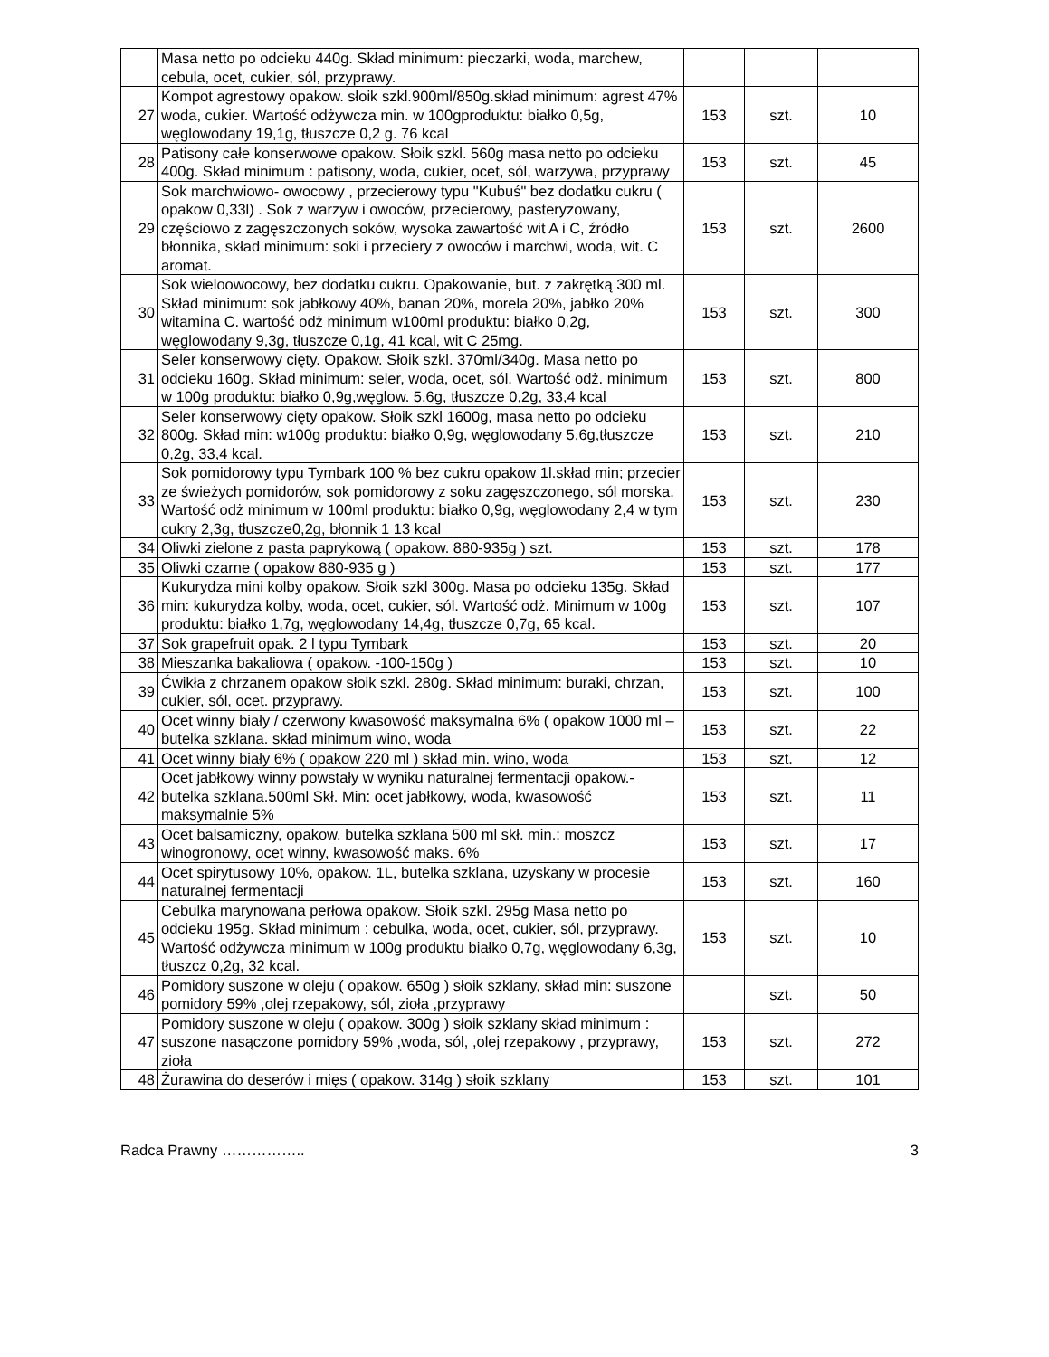| | Masa netto po odcieku 440g. Skład minimum: pieczarki, woda, marchew, cebula, ocet, cukier, sól, przyprawy. | | | |
| 27 | Kompot agrestowy opakow. słoik szkl.900ml/850g.skład minimum: agrest 47% woda, cukier. Wartość odżywcza min. w 100gproduktu: białko 0,5g, węglowodany 19,1g, tłuszcze 0,2 g. 76 kcal | 153 | szt. | 10 |
| 28 | Patisony całe konserwowe opakow. Słoik szkl. 560g masa netto po odcieku 400g. Skład minimum : patisony, woda, cukier, ocet, sól, warzywa, przyprawy | 153 | szt. | 45 |
| 29 | Sok marchwiowo- owocowy , przecierowy typu "Kubuś" bez dodatku cukru ( opakow 0,33l) . Sok z warzyw i owoców, przecierowy, pasteryzowany, częściowo z zagęszczonych soków, wysoka zawartość wit A i C, źródło błonnika, skład minimum: soki i przeciery z owoców i marchwi, woda, wit. C aromat. | 153 | szt. | 2600 |
| 30 | Sok wieloowocowy, bez dodatku cukru. Opakowanie, but. z zakrętką 300 ml. Skład minimum: sok jabłkowy 40%, banan 20%, morela 20%, jabłko 20% witamina C. wartość odż minimum w100ml produktu: białko 0,2g, węglowodany 9,3g, tłuszcze 0,1g, 41 kcal, wit C 25mg. | 153 | szt. | 300 |
| 31 | Seler konserwowy cięty. Opakow. Słoik szkl. 370ml/340g. Masa netto po odcieku 160g. Skład minimum: seler, woda, ocet, sól. Wartość odż. minimum w 100g produktu: białko 0,9g,węglow. 5,6g, tłuszcze 0,2g, 33,4 kcal | 153 | szt. | 800 |
| 32 | Seler konserwowy cięty opakow. Słoik szkl 1600g, masa netto po odcieku 800g. Skład min: w100g produktu: białko 0,9g, węglowodany 5,6g,tłuszcze 0,2g, 33,4 kcal. | 153 | szt. | 210 |
| 33 | Sok pomidorowy typu Tymbark 100 % bez cukru opakow 1l.skład min; przecier ze świeżych pomidorów, sok pomidorowy z soku zagęszczonego, sól morska. Wartość odż minimum w 100ml produktu: białko 0,9g, węglowodany 2,4 w tym cukry 2,3g, tłuszcze0,2g, błonnik 1 13 kcal | 153 | szt. | 230 |
| 34 | Oliwki zielone z pasta paprykową ( opakow. 880-935g ) szt. | 153 | szt. | 178 |
| 35 | Oliwki czarne ( opakow 880-935 g ) | 153 | szt. | 177 |
| 36 | Kukurydza mini kolby opakow. Słoik szkl 300g. Masa po odcieku 135g. Skład min: kukurydza kolby, woda, ocet, cukier, sól. Wartość odż. Minimum w 100g produktu: białko 1,7g, węglowodany 14,4g, tłuszcze 0,7g, 65 kcal. | 153 | szt. | 107 |
| 37 | Sok grapefruit opak. 2 l typu Tymbark | 153 | szt. | 20 |
| 38 | Mieszanka bakaliowa ( opakow. -100-150g ) | 153 | szt. | 10 |
| 39 | Ćwikła z chrzanem opakow słoik szkl. 280g. Skład minimum: buraki, chrzan, cukier, sól, ocet. przyprawy. | 153 | szt. | 100 |
| 40 | Ocet winny biały / czerwony kwasowość maksymalna 6% ( opakow 1000 ml – butelka szklana. skład minimum wino, woda | 153 | szt. | 22 |
| 41 | Ocet winny biały 6% ( opakow 220 ml ) skład min. wino, woda | 153 | szt. | 12 |
| 42 | Ocet jabłkowy winny powstały w wyniku naturalnej fermentacji opakow.- butelka szklana.500ml Skł. Min: ocet jabłkowy, woda, kwasowość maksymalnie 5% | 153 | szt. | 11 |
| 43 | Ocet balsamiczny, opakow. butelka szklana 500 ml skł. min.: moszcz winogronowy, ocet winny, kwasowość maks. 6% | 153 | szt. | 17 |
| 44 | Ocet spirytusowy 10%, opakow. 1L, butelka szklana, uzyskany w procesie naturalnej fermentacji | 153 | szt. | 160 |
| 45 | Cebulka marynowana perłowa opakow. Słoik szkl. 295g Masa netto po odcieku 195g. Skład minimum : cebulka, woda, ocet, cukier, sól, przyprawy. Wartość odżywcza minimum w 100g produktu białko 0,7g, węglowodany 6,3g, tłuszcz 0,2g, 32 kcal. | 153 | szt. | 10 |
| 46 | Pomidory suszone w oleju ( opakow. 650g ) słoik szklany, skład min: suszone pomidory 59% ,olej rzepakowy, sól, zioła ,przyprawy | | szt. | 50 |
| 47 | Pomidory suszone w oleju ( opakow. 300g ) słoik szklany skład minimum : suszone nasączone pomidory 59% ,woda, sól, ,olej rzepakowy , przyprawy, zioła | 153 | szt. | 272 |
| 48 | Żurawina do deserów i mięs ( opakow. 314g ) słoik szklany | 153 | szt. | 101 |
Radca Prawny …………….. 3